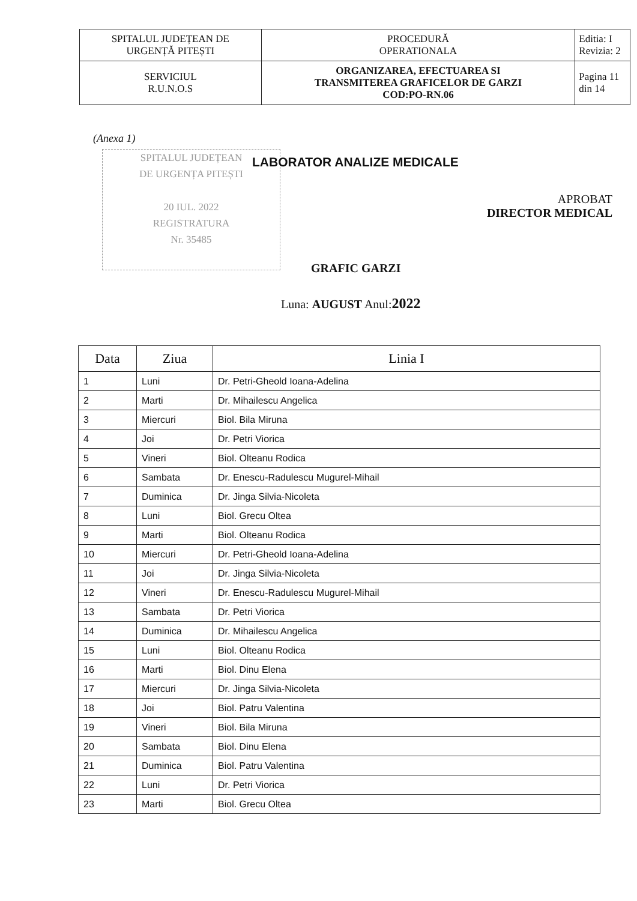| SPITALUL JUDEȚEAN DE URGENȚĂ PITEȘTI | PROCEDURĂ OPERATIONALA | Editia: I Revizia: 2 |
| SERVICIUL R.U.N.O.S | ORGANIZAREA, EFECTUAREA SI TRANSMITEREA GRAFICELOR DE GARZI COD:PO-RN.06 | Pagina 11 din 14 |
(Anexa 1)
SPITALUL JUDEȚEAN
DE URGENȚA PITEȘTI
20 IUL. 2022
REGISTRATURA
Nr. 35485
LABORATOR ANALIZE MEDICALE
APROBAT
DIRECTOR MEDICAL
GRAFIC GARZI
Luna: AUGUST Anul:2022
| Data | Ziua | Linia I |
| --- | --- | --- |
| 1 | Luni | Dr. Petri-Gheold Ioana-Adelina |
| 2 | Marti | Dr. Mihailescu Angelica |
| 3 | Miercuri | Biol. Bila Miruna |
| 4 | Joi | Dr. Petri Viorica |
| 5 | Vineri | Biol. Olteanu Rodica |
| 6 | Sambata | Dr. Enescu-Radulescu Mugurel-Mihail |
| 7 | Duminica | Dr. Jinga Silvia-Nicoleta |
| 8 | Luni | Biol. Grecu Oltea |
| 9 | Marti | Biol. Olteanu Rodica |
| 10 | Miercuri | Dr. Petri-Gheold Ioana-Adelina |
| 11 | Joi | Dr. Jinga Silvia-Nicoleta |
| 12 | Vineri | Dr. Enescu-Radulescu Mugurel-Mihail |
| 13 | Sambata | Dr. Petri Viorica |
| 14 | Duminica | Dr. Mihailescu Angelica |
| 15 | Luni | Biol. Olteanu Rodica |
| 16 | Marti | Biol. Dinu Elena |
| 17 | Miercuri | Dr. Jinga Silvia-Nicoleta |
| 18 | Joi | Biol. Patru Valentina |
| 19 | Vineri | Biol. Bila Miruna |
| 20 | Sambata | Biol. Dinu Elena |
| 21 | Duminica | Biol. Patru Valentina |
| 22 | Luni | Dr. Petri Viorica |
| 23 | Marti | Biol. Grecu Oltea |